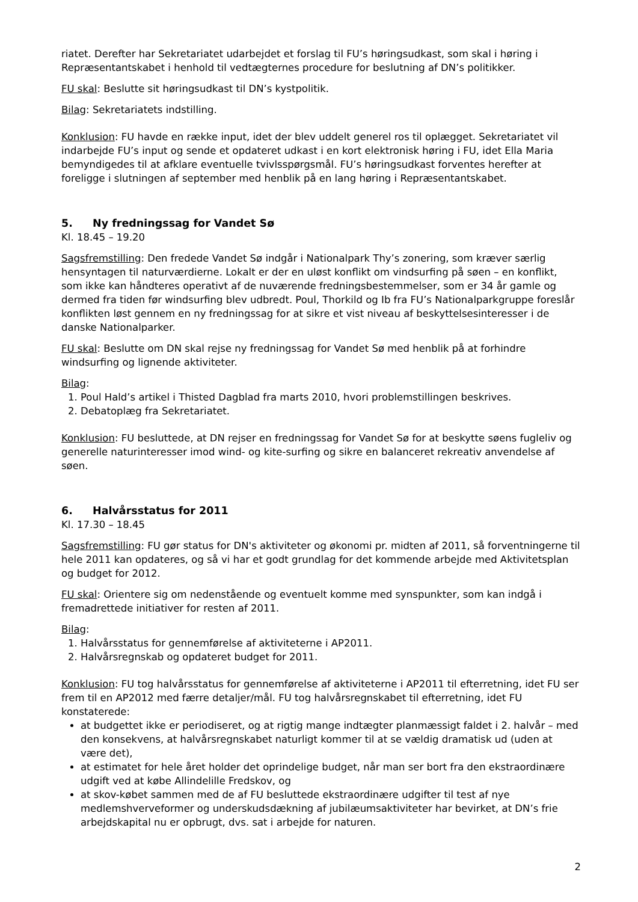riatet. Derefter har Sekretariatet udarbejdet et forslag til FU’s høringsudkast, som skal i høring i Repræsentantskabet i henhold til vedtægternes procedure for beslutning af DN’s politikker.
FU skal: Beslutte sit høringsudkast til DN’s kystpolitik.
Bilag: Sekretariatets indstilling.
Konklusion: FU havde en række input, idet der blev uddelt generel ros til oplægget. Sekretariatet vil indarbejde FU’s input og sende et opdateret udkast i en kort elektronisk høring i FU, idet Ella Maria bemyndigedes til at afklare eventuelle tvivlsspørgsmål. FU’s høringsudkast forventes herefter at foreligge i slutningen af september med henblik på en lang høring i Repræsentantskabet.
5. Ny fredningssag for Vandet Sø
Kl. 18.45 – 19.20
Sagsfremstilling: Den fredede Vandet Sø indgår i Nationalpark Thy’s zonering, som kræver særlig hensyntagen til naturværdierne. Lokalt er der en uløst konflikt om vindsurfing på søen – en konflikt, som ikke kan håndteres operativt af de nuværende fredningsbestemmelser, som er 34 år gamle og dermed fra tiden før windsurfing blev udbredt. Poul, Thorkild og Ib fra FU’s Nationalparkgruppe foreslår konflikten løst gennem en ny fredningssag for at sikre et vist niveau af beskyttelsesinteresser i de danske Nationalparker.
FU skal: Beslutte om DN skal rejse ny fredningssag for Vandet Sø med henblik på at forhindre windsurfing og lignende aktiviteter.
Bilag:
1. Poul Hald’s artikel i Thisted Dagblad fra marts 2010, hvori problemstillingen beskrives.
2. Debatoplæg fra Sekretariatet.
Konklusion: FU besluttede, at DN rejser en fredningssag for Vandet Sø for at beskytte søens fugleliv og generelle naturinteresser imod wind- og kite-surfing og sikre en balanceret rekreativ anvendelse af søen.
6. Halvårsstatus for 2011
Kl. 17.30 – 18.45
Sagsfremstilling: FU gør status for DN's aktiviteter og økonomi pr. midten af 2011, så forventningerne til hele 2011 kan opdateres, og så vi har et godt grundlag for det kommende arbejde med Aktivitetsplan og budget for 2012.
FU skal: Orientere sig om nedenstående og eventuelt komme med synspunkter, som kan indgå i fremadrettede initiativer for resten af 2011.
Bilag:
1. Halvårsstatus for gennemførelse af aktiviteterne i AP2011.
2. Halvårsregnskab og opdateret budget for 2011.
Konklusion: FU tog halvårsstatus for gennemførelse af aktiviteterne i AP2011 til efterretning, idet FU ser frem til en AP2012 med færre detaljer/mål. FU tog halvårsregnskabet til efterretning, idet FU konstaterede:
at budgettet ikke er periodiseret, og at rigtig mange indtægter planmæssigt faldet i 2. halvår – med den konsekvens, at halvårsregnskabet naturligt kommer til at se vældig dramatisk ud (uden at være det),
at estimatet for hele året holder det oprindelige budget, når man ser bort fra den ekstraordinære udgift ved at købe Allindelille Fredskov, og
at skov-købet sammen med de af FU besluttede ekstraordinære udgifter til test af nye medlemshverveformer og underskudsdækning af jubilæumsaktiviteter har bevirket, at DN’s frie arbejdskapital nu er opbrugt, dvs. sat i arbejde for naturen.
2